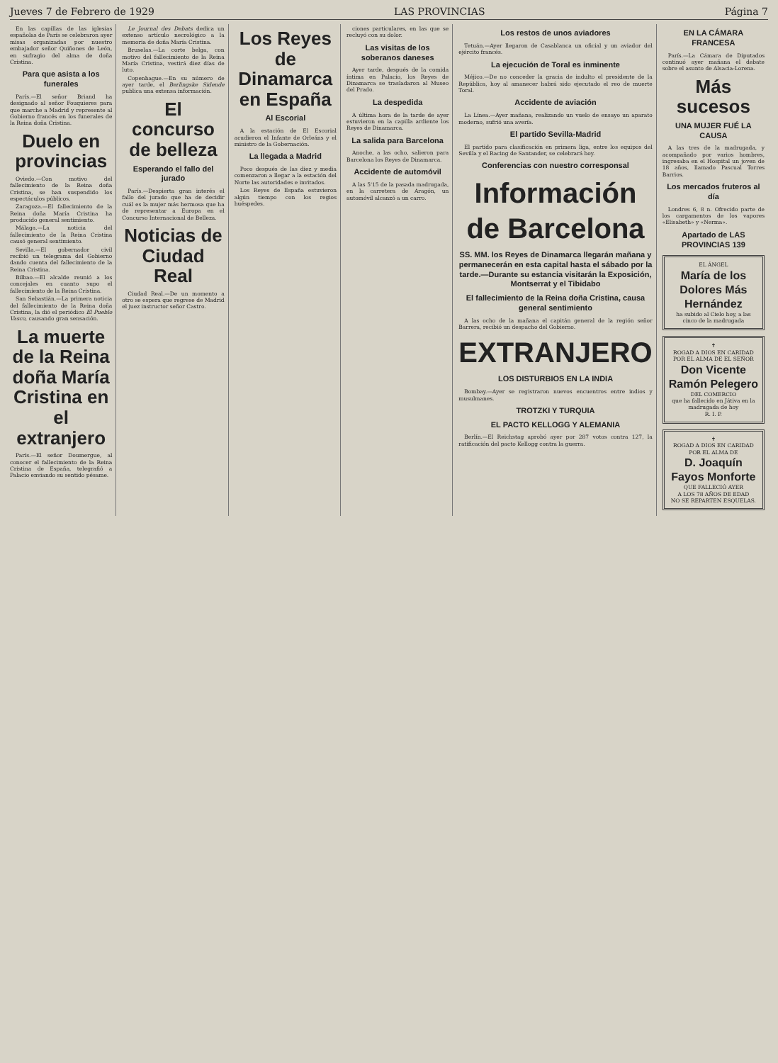Jueves 7 de Febrero de 1929 LAS PROVINCIAS Página 7
En las capillas de las iglesias españolas de París se celebraron ayer misas organizadas por nuestro embajador señor Quiñones de León, en sufragio del alma de doña Cristina.
Para que asista a los funerales
París.—El señor Briand ha designado al señor Fouquieres para que marche a Madrid y represente al Gobierno francés en los funerales de la Reina doña Cristina.
Duelo en provincias
Oviedo.—Con motivo del fallecimiento de la Reina doña Cristina, se han suspendido los espectáculos públicos.
Zaragoza.—El fallecimiento de la Reina doña María Cristina ha producido general sentimiento.
Málaga.—La noticia del fallecimiento de la Reina Cristina causó general sentimiento.
Sevilla.—El gobernador civil recibió un telegrama del Gobierno dando cuenta del fallecimiento de la Reina Cristina.
Bilbao.—El alcalde reunió a los concejales en cuanto supo el fallecimiento de la Reina Cristina.
San Sebastián.—La primera noticia del fallecimiento de la Reina doña Cristina, la dió el periódico El Pueblo Vasco, causando gran sensación.
La muerte de la Reina doña María Cristina en el extranjero
París.—El señor Doumergue, al conocer el fallecimiento de la Reina Cristina de España, telegrafió a Palacio enviando su sentido pésame.
Le Journal des Debats dedica un extenso artículo necrológico a la memoria de doña María Cristina.
Bruselas.—La corte belga, con motivo del fallecimiento de la Reina María Cristina, vestirá diez días de luto.
Copenhague.—En su número de ayer tarde, el Berlingske Sidende publica una extensa información.
El concurso de belleza
Esperando el fallo del jurado
París.—Despierta gran interés el fallo del jurado que ha de decidir cuál es la mujer más hermosa que ha de representar a Europa en el Concurso Internacional de Belleza.
Noticias de Ciudad Real
Ciudad Real.—De un momento a otro se espera que regrese de Madrid el juez instructor señor Castro.
Los Reyes de Dinamarca en España
Al Escorial
A la estación de El Escorial acudieron el Infante de Orleáns y el ministro de la Gobernación.
La llegada a Madrid
Poco después de las diez y media comenzaron a llegar a la estación del Norte las autoridades e invitados.
Los Reyes de España estuvieron algún tiempo con los regios huéspedes.
ciones particulares, en las que se recluyó con su dolor.
Las visitas de los soberanos daneses
Ayer tarde, después de la comida íntima en Palacio, los Reyes de Dinamarca se trasladaron al Museo del Prado.
La despedida
A última hora de la tarde de ayer estuvieron en la capilla ardiente los Reyes de Dinamarca.
La salida para Barcelona
Anoche, a las ocho, salieron para Barcelona los Reyes de Dinamarca.
Accidente de automóvil
A las 5'15 de la pasada madrugada, en la carretera de Aragón, un automóvil alcanzó a un carro.
Los restos de unos aviadores
Tetuán.—Ayer llegaron de Casablanca un oficial y un aviador del ejército francés.
La ejecución de Toral es inminente
Méjico.—De no conceder la gracia de indulto el presidente de la República, hoy al amanecer habrá sido ejecutado el reo de muerte Toral.
Accidente de aviación
La Línea.—Ayer mañana, realizando un vuelo de ensayo un aparato moderno, sufrió una avería.
El partido Sevilla-Madrid
El partido para clasificación en primera liga, entre los equipos del Sevilla y el Racing de Santander, se celebrará hoy.
Conferencias con nuestro corresponsal
Información de Barcelona
SS. MM. los Reyes de Dinamarca llegarán mañana y permanecerán en esta capital hasta el sábado por la tarde.—Durante su estancia visitarán la Exposición, Montserrat y el Tibidabo
El fallecimiento de la Reina doña Cristina, causa general sentimiento
A las ocho de la mañana el capitán general de la región señor Barrera, recibió un despacho del Gobierno.
EXTRANJERO
LOS DISTURBIOS EN LA INDIA
Bombay.—Ayer se registraron nuevos encuentros entre indios y musulmanes.
TROTZKI Y TURQUIA
EL PACTO KELLOGG Y ALEMANIA
Berlín.—El Reichstag aprobó ayer por 287 votos contra 127, la ratificación del pacto Kellogg contra la guerra.
EN LA CÁMARA FRANCESA
París.—La Cámara de Diputados continuó ayer mañana el debate sobre el asunto de Alsacia-Lorena.
Más sucesos
UNA MUJER FUÉ LA CAUSA
A las tres de la madrugada, y acompañado por varios hombres, ingresaba en el Hospital un joven de 18 años, llamado Pascual Torres Barrios.
Los mercados fruteros al día
Londres 6, 8 n. Ofrecido parte de los cargamentos de los vapores «Elisabeth» y «Nerma».
Apartado de LAS PROVINCIAS 139
EL ÁNGEL
María de los Dolores Más Hernández
ha subido al Cielo hoy, a las cinco de la madrugada
✝
ROGAD A DIOS EN CARIDAD POR EL ALMA DE EL SEÑOR
Don Vicente Ramón Pelegero
DEL COMERCIO
que ha fallecido en Játiva en la madrugada de hoy
R. I. P.
✝
ROGAD A DIOS EN CARIDAD POR EL ALMA DE
D. Joaquín Fayos Monforte
QUE FALLECIÓ AYER
A LOS 78 AÑOS DE EDAD
NO SE REPARTEN ESQUELAS.